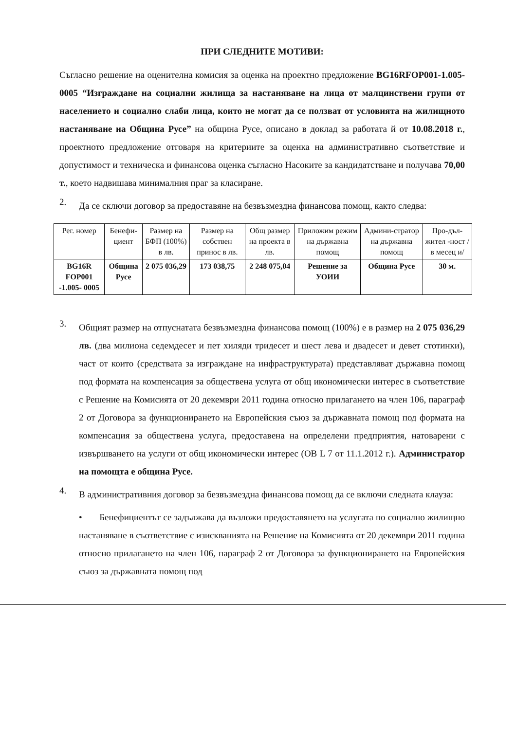ПРИ СЛЕДНИТЕ МОТИВИ:
Съгласно решение на оценителна комисия за оценка на проектно предложение BG16RFOP001-1.005-0005 “Изграждане на социални жилища за настаняване на лица от малцинствени групи от населението и социално слаби лица, които не могат да се ползват от условията на жилищното настаняване на Община Русе” на община Русе, описано в доклад за работата й от 10.08.2018 г., проектното предложение отговаря на критериите за оценка на административно съответствие и допустимост и техническа и финансова оценка съгласно Насоките за кандидатстване и получава 70,00 т., което надвишава минималния праг за класиране.
2.
Да се сключи договор за предоставяне на безвъзмездна финансова помощ, както следва:
| Рег. номер | Бенефи-циент | Размер на БФП (100%) в лв. | Размер на собствен принос в лв. | Общ размер на проекта в лв. | Приложим режим на държавна помощ | Админи-стратор на държавна помощ | Про-дъл-жител -ност /в месец и/ |
| --- | --- | --- | --- | --- | --- | --- | --- |
| BG16R FOP001 -1.005- 0005 | Община Русе | 2 075 036,29 | 173 038,75 | 2 248 075,04 | Решение за УОИИ | Община Русе | 30 м. |
3.
Общият размер на отпуснатата безвъзмездна финансова помощ (100%) е в размер на 2 075 036,29 лв. (два милиона седемдесет и пет хиляди тридесет и шест лева и двадесет и девет стотинки), част от които (средствата за изграждане на инфраструктурата) представляват държавна помощ под формата на компенсация за обществена услуга от общ икономически интерес в съответствие с Решение на Комисията от 20 декември 2011 година относно прилагането на член 106, параграф 2 от Договора за функционирането на Европейския съюз за държавната помощ под формата на компенсация за обществена услуга, предоставена на определени предприятия, натоварени с извършването на услуги от общ икономически интерес (ОВ L 7 от 11.1.2012 г.). Администратор на помощта е община Русе.
4.
В административния договор за безвъзмездна финансова помощ да се включи следната клауза:
• Бенефициентът се задължава да възложи предоставянето на услугата по социално жилищно настаняване в съответствие с изискванията на Решение на Комисията от 20 декември 2011 година относно прилагането на член 106, параграф 2 от Договора за функционирането на Европейския съюз за държавната помощ под